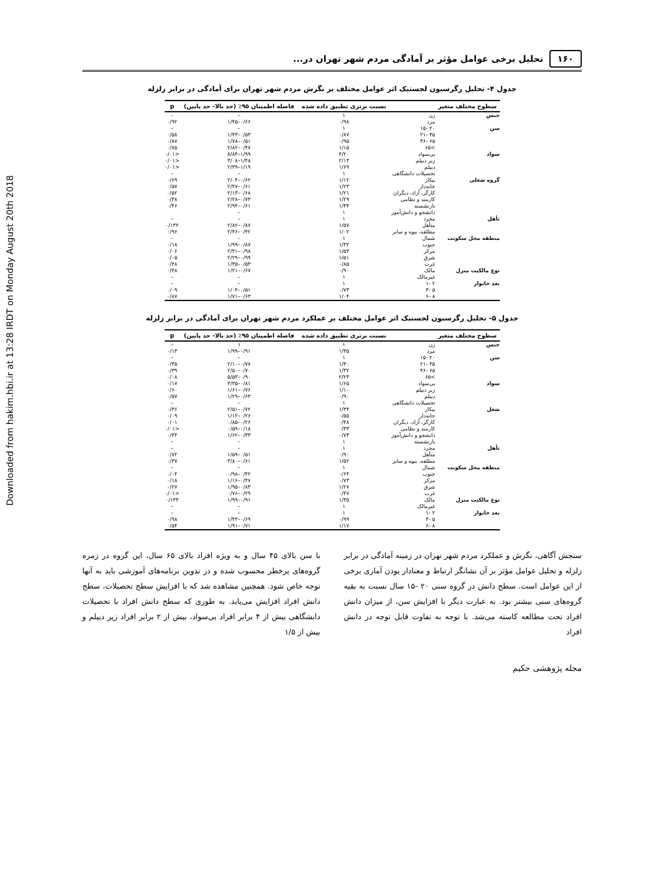Downloaded from hakim.hbi.ir at 13:28 IRDT on Monday August 20th 2018
۱۶۰ تحلیل برخی عوامل مؤثر بر آمادگی مردم شهر تهران در...
جدول ۴- تحلیل رگرسیون لجستیک اثر عوامل مختلف بر نگرش مردم شهر تهران برای آمادگی در برابر زلزله
| سطوح مختلف متغیر | | نسبت برتری تطبیق داده شده | فاصله اطمینان ۹۵٪ (حد بالا- حد پایین) | p |
| --- | --- | --- | --- | --- |
| جنس | زن | ۱ | – | – |
| | مرد | ۰/۹۸ | ۰/۶۶–۱/۴۵ | ۰/۹۲ |
| سن | ۲۰ -۱۵ | ۱ | – | – |
| | ۴۵ -۲۱ | ۰/۸۷ | ۰/۵۳–۱/۴۳ | ۰/۵۸ |
| | ۶۵ -۴۶ | ۰/۹۵ | ۰/۵۱–۱/۷۸ | ۰/۸۷ |
| | >۶۵ | ۱/۱۵ | ۰/۴۷–۲/۸۲ | ۰/۷۵ |
| سواد | بی‌سواد | ۴/۲۰ | ۱/۹۹–۸/۸۴ | <۰/۰۱ |
| | زیر دیپلم | ۲/۱۳ | ۱/۴۸–۳/۰۸ | <۰/۰۱ |
| | دیپلم | ۱/۶۹ | ۱/۱۹–۲/۳۹ | <۰/۰۱ |
| | تحصیلات دانشگاهی | ۱ | – | – |
| گروه شغلی | بیکار | ۱/۱۲ | ۰/۶۲–۲/۰۴ | ۰/۶۹ |
| | خانه‌دار | ۱/۲۳ | ۰/۶۱–۲/۴۷ | ۰/۵۷ |
| | کارگر، آزاد، دیگران | ۱/۲۱ | ۰/۶۸–۲/۱۳ | ۰/۵۲ |
| | کارمند و نظامی | ۱/۲۹ | ۰/۷۳–۲/۲۸ | ۰/۳۸ |
| | بازنشسته | ۱/۳۴ | ۰/۶۱–۲/۹۴ | ۰/۴۶ |
| | دانشجو و دانش‌آموز | ۱ | – | |
| تأهل | مجرد | ۱ | – | – |
| | متأهل | ۱/۵۷ | ۰/۸۷–۲/۸۲ | ۰/۱۳۲ |
| | مطلقه، بیوه و سایر | ۱/۰۲ | ۰/۴۲–۲/۴۶ | ۰/۹۶ |
| منطقه محل سکونت | شمال | ۱ | – | – |
| | جنوب | ۱/۳۲ | ۰/۸۷–۱/۹۹ | ۰/۱۸ |
| | مرکز | ۱/۵۳ | ۰/۹۸–۲/۴۱ | ۰/۰۶ |
| | شرق | ۱/۵۱ | ۰/۹۹–۲/۲۹ | ۰/۰۵ |
| | غرب | ۰/۸۵ | ۰/۵۳–۱/۳۵ | ۰/۴۸ |
| نوع مالکیت منزل | مالک | ۰/۹۰ | ۰/۶۷–۱/۲۱ | ۰/۴۸ |
| | غیرمالک | ۱ | – | – |
| بعد خانوار | ۲ -۱ | ۱ | – | – |
| | ۵ -۳ | ۰/۷۳ | ۰/۵۱–۱/۰۴ | ۰/۰۹ |
| | ۸ -۶ | ۱/۰۴ | ۰/۶۳–۱/۷۱ | ۰/۸۷ |
جدول ۵- تحلیل رگرسیون لجستیک اثر عوامل مختلف بر عملکرد مردم شهر تهران برای آمادگی در برابر زلزله
| سطوح مختلف متغیر | | نسبت برتری تطبیق داده شده | فاصله اطمینان ۹۵٪ (حد بالا- حد پایین) | p |
| --- | --- | --- | --- | --- |
| جنس | زن | ۱ | ۱ | – |
| | مرد | ۱/۳۵ | ۰/۹۱–۱/۹۹ | ۰/۱۳ |
| سن | ۲۰ -۱۵ | ۱ | – | – |
| | ۴۵ -۲۱ | ۱/۳۰ | ۰/۷۷–۲/۱۰ | ۰/۳۵ |
| | ۶۵ -۴۶ | ۱/۳۲ | ۰/۷۰–۲/۵۰ | ۰/۳۹ |
| | >۶۵ | ۲/۲۳ | ۰/۹۰–۵/۵۳ | ۰/۰۸ |
| سواد | بی‌سواد | ۱/۶۵ | ۰/۸۱–۳/۳۵ | ۰/۱۷ |
| | زیر دیپلم | ۱/۱۰ | ۰/۷۶–۱/۶۱ | ۰/۶۰ |
| | دیپلم | ۰/۹۰ | ۰/۶۳–۱/۲۹ | ۰/۵۷ |
| | تحصیلات دانشگاهی | ۱ | – | – |
| شغل | بیکار | ۱/۳۴ | ۰/۷۲–۲/۵۱ | ۰/۳۶ |
| | خانه‌دار | ۰/۵۵ | ۰/۲۶–۱/۱۲ | ۰/۰۹ |
| | کارگر، آزاد، دیگران | ۰/۴۸ | ۰/۲۶–۰/۸۵ | ۰/۰۱ |
| | کارمند و نظامی | ۰/۳۳ | ۰/۱۸–۰/۵۹ | <۰/۰۱ |
| | دانشجو و دانش‌آموز | ۰/۷۳ | ۰/۳۳–۱/۶۲ | ۰/۴۴ |
| | بازنشسته | ۱ | – | – |
| تأهل | مجرد | ۱ | – | – |
| | متأهل | ۰/۹۰ | ۰/۵۱–۱/۵۹ | ۰/۷۲ |
| | مطلقه، بیوه و سایر | ۱/۵۲ | ۰/۶۱–۳/۸۰ | ۰/۳۷ |
| منطقه محل سکونت | شمال | ۱ | – | – |
| | جنوب | ۰/۶۴ | ۰/۴۲–۰/۹۸ | ۰/۰۴ |
| | مرکز | ۰/۷۳ | ۰/۴۷–۱/۱۶ | ۰/۱۸ |
| | شرق | ۱/۲۷ | ۰/۸۳–۱/۹۵ | ۰/۲۷ |
| | غرب | ۰/۴۷ | ۰/۲۹–۰/۷۶ | <۰/۰۱ |
| نوع مالکیت منزل | مالک | ۱/۳۵ | ۰/۹۱–۱/۹۹ | ۰/۱۳۴ |
| | غیرمالک | ۱ | – | – |
| بعد خانوار | ۲ -۱ | ۱ | – | – |
| | ۵ -۳ | ۰/۹۹ | ۰/۶۹–۱/۴۳ | ۰/۹۸ |
| | ۸ -۶ | ۱/۱۷ | ۰/۷۱–۱/۹۱ | ۰/۵۴ |
سنجش آگاهی، نگرش و عملکرد مردم شهر تهران در زمینه آمادگی در برابر زلزله و تحلیل عوامل مؤثر بر آن نشانگر ارتباط و معنادار بودن آماری برخی از این عوامل است. سطح دانش در گروه سنی ۲۰ -۱۵ سال نسبت به بقیه گروه‌های سنی بیشتر بود. به عبارت دیگر با افزایش سن، از میزان دانش افراد تحت مطالعه کاسته می‌شد. با توجه به تفاوت قابل توجه در دانش افراد
با سن بالای ۴۵ سال و به ویژه افراد بالای ۶۵ سال، این گروه در زمره گروه‌های پرخطر محسوب شده و در تدوین برنامه‌های آموزشی باید به آنها توجه خاص شود. همچنین مشاهده شد که با افزایش سطح تحصیلات، سطح دانش افراد افزایش می‌یابد. به طوری که سطح دانش افراد با تحصیلات دانشگاهی بیش از ۴ برابر افراد بی‌سواد، بیش از ۲ برابر افراد زیر دیپلم و بیش از ۱/۵
مجله پژوهشی حکیم